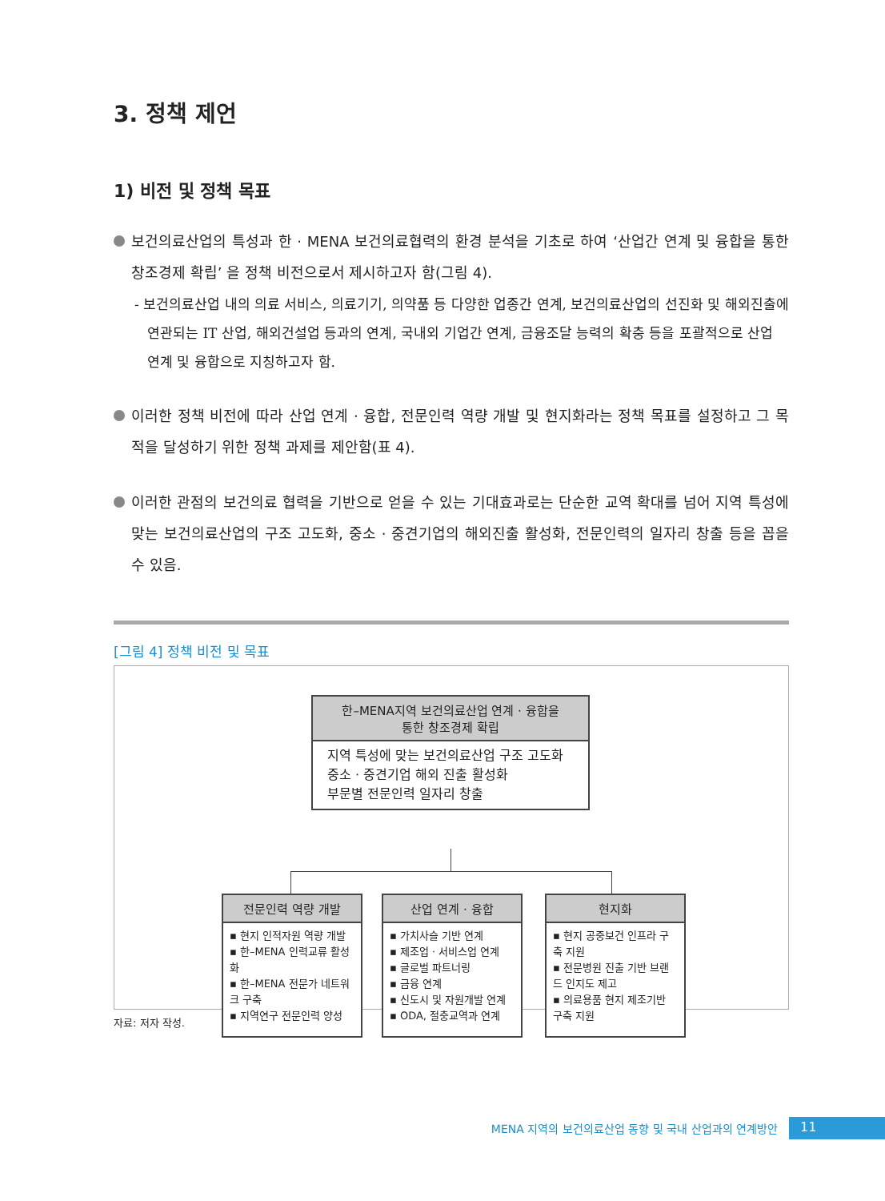3. 정책 제언
1) 비전 및 정책 목표
보건의료산업의 특성과 한 · MENA 보건의료협력의 환경 분석을 기초로 하여 ‘산업간 연계 및 융합을 통한 창조경제 확립’ 을 정책 비전으로서 제시하고자 함(그림 4).
- 보건의료산업 내의 의료 서비스, 의료기기, 의약품 등 다양한 업종간 연계, 보건의료산업의 선진화 및 해외진출에 연관되는 IT 산업, 해외건설업 등과의 연계, 국내외 기업간 연계, 금융조달 능력의 확충 등을 포괄적으로 산업 연계 및 융합으로 지칭하고자 함.
이러한 정책 비전에 따라 산업 연계 · 융합, 전문인력 역량 개발 및 현지화라는 정책 목표를 설정하고 그 목적을 달성하기 위한 정책 과제를 제안함(표 4).
이러한 관점의 보건의료 협력을 기반으로 얻을 수 있는 기대효과로는 단순한 교역 확대를 넘어 지역 특성에 맞는 보건의료산업의 구조 고도화, 중소 · 중견기업의 해외진출 활성화, 전문인력의 일자리 창출 등을 꼽을 수 있음.
[그림 4] 정책 비전 및 목표
한–MENA지역 보건의료산업 연계 · 융합을
통한 창조경제 확립
지역 특성에 맞는 보건의료산업 구조 고도화
중소 · 중견기업 해외 진출 활성화
부문별 전문인력 일자리 창출
전문인력 역량 개발
▪ 현지 인적자원 역량 개발
▪ 한–MENA 인력교류 활성화
▪ 한–MENA 전문가 네트워크 구축
▪ 지역연구 전문인력 양성
산업 연계 · 융합
▪ 가치사슬 기반 연계
▪ 제조업 · 서비스업 연계
▪ 글로벌 파트너링
▪ 금융 연계
▪ 신도시 및 자원개발 연계
▪ ODA, 절충교역과 연계
현지화
▪ 현지 공중보건 인프라 구축 지원
▪ 전문병원 진출 기반 브랜드 인지도 제고
▪ 의료용품 현지 제조기반 구축 지원
자료: 저자 작성.
MENA 지역의 보건의료산업 동향 및 국내 산업과의 연계방안 11